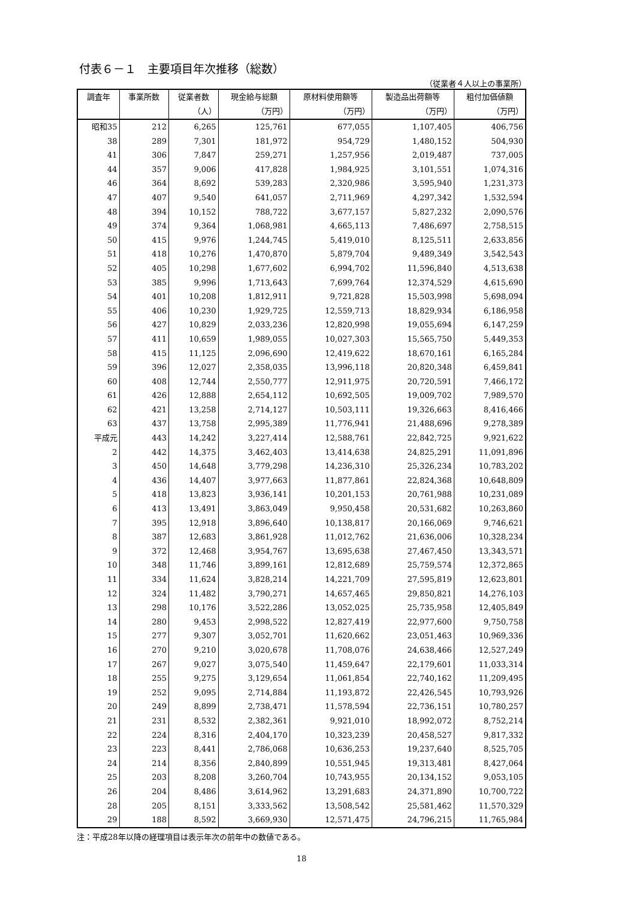付表６－１　主要項目年次推移（総数）
（従業者４人以上の事業所）
| 調査年 | 事業所数 | 従業者数 | 現金給与総額 | 原材料使用額等 | 製造品出荷額等 | 粗付加価値額 |
| --- | --- | --- | --- | --- | --- | --- |
| | | （人） | （万円） | （万円） | （万円） | （万円） |
| 昭和35 | 212 | 6,265 | 125,761 | 677,055 | 1,107,405 | 406,756 |
| 38 | 289 | 7,301 | 181,972 | 954,729 | 1,480,152 | 504,930 |
| 41 | 306 | 7,847 | 259,271 | 1,257,956 | 2,019,487 | 737,005 |
| 44 | 357 | 9,006 | 417,828 | 1,984,925 | 3,101,551 | 1,074,316 |
| 46 | 364 | 8,692 | 539,283 | 2,320,986 | 3,595,940 | 1,231,373 |
| 47 | 407 | 9,540 | 641,057 | 2,711,969 | 4,297,342 | 1,532,594 |
| 48 | 394 | 10,152 | 788,722 | 3,677,157 | 5,827,232 | 2,090,576 |
| 49 | 374 | 9,364 | 1,068,981 | 4,665,113 | 7,486,697 | 2,758,515 |
| 50 | 415 | 9,976 | 1,244,745 | 5,419,010 | 8,125,511 | 2,633,856 |
| 51 | 418 | 10,276 | 1,470,870 | 5,879,704 | 9,489,349 | 3,542,543 |
| 52 | 405 | 10,298 | 1,677,602 | 6,994,702 | 11,596,840 | 4,513,638 |
| 53 | 385 | 9,996 | 1,713,643 | 7,699,764 | 12,374,529 | 4,615,690 |
| 54 | 401 | 10,208 | 1,812,911 | 9,721,828 | 15,503,998 | 5,698,094 |
| 55 | 406 | 10,230 | 1,929,725 | 12,559,713 | 18,829,934 | 6,186,958 |
| 56 | 427 | 10,829 | 2,033,236 | 12,820,998 | 19,055,694 | 6,147,259 |
| 57 | 411 | 10,659 | 1,989,055 | 10,027,303 | 15,565,750 | 5,449,353 |
| 58 | 415 | 11,125 | 2,096,690 | 12,419,622 | 18,670,161 | 6,165,284 |
| 59 | 396 | 12,027 | 2,358,035 | 13,996,118 | 20,820,348 | 6,459,841 |
| 60 | 408 | 12,744 | 2,550,777 | 12,911,975 | 20,720,591 | 7,466,172 |
| 61 | 426 | 12,888 | 2,654,112 | 10,692,505 | 19,009,702 | 7,989,570 |
| 62 | 421 | 13,258 | 2,714,127 | 10,503,111 | 19,326,663 | 8,416,466 |
| 63 | 437 | 13,758 | 2,995,389 | 11,776,941 | 21,488,696 | 9,278,389 |
| 平成元 | 443 | 14,242 | 3,227,414 | 12,588,761 | 22,842,725 | 9,921,622 |
| 2 | 442 | 14,375 | 3,462,403 | 13,414,638 | 24,825,291 | 11,091,896 |
| 3 | 450 | 14,648 | 3,779,298 | 14,236,310 | 25,326,234 | 10,783,202 |
| 4 | 436 | 14,407 | 3,977,663 | 11,877,861 | 22,824,368 | 10,648,809 |
| 5 | 418 | 13,823 | 3,936,141 | 10,201,153 | 20,761,988 | 10,231,089 |
| 6 | 413 | 13,491 | 3,863,049 | 9,950,458 | 20,531,682 | 10,263,860 |
| 7 | 395 | 12,918 | 3,896,640 | 10,138,817 | 20,166,069 | 9,746,621 |
| 8 | 387 | 12,683 | 3,861,928 | 11,012,762 | 21,636,006 | 10,328,234 |
| 9 | 372 | 12,468 | 3,954,767 | 13,695,638 | 27,467,450 | 13,343,571 |
| 10 | 348 | 11,746 | 3,899,161 | 12,812,689 | 25,759,574 | 12,372,865 |
| 11 | 334 | 11,624 | 3,828,214 | 14,221,709 | 27,595,819 | 12,623,801 |
| 12 | 324 | 11,482 | 3,790,271 | 14,657,465 | 29,850,821 | 14,276,103 |
| 13 | 298 | 10,176 | 3,522,286 | 13,052,025 | 25,735,958 | 12,405,849 |
| 14 | 280 | 9,453 | 2,998,522 | 12,827,419 | 22,977,600 | 9,750,758 |
| 15 | 277 | 9,307 | 3,052,701 | 11,620,662 | 23,051,463 | 10,969,336 |
| 16 | 270 | 9,210 | 3,020,678 | 11,708,076 | 24,638,466 | 12,527,249 |
| 17 | 267 | 9,027 | 3,075,540 | 11,459,647 | 22,179,601 | 11,033,314 |
| 18 | 255 | 9,275 | 3,129,654 | 11,061,854 | 22,740,162 | 11,209,495 |
| 19 | 252 | 9,095 | 2,714,884 | 11,193,872 | 22,426,545 | 10,793,926 |
| 20 | 249 | 8,899 | 2,738,471 | 11,578,594 | 22,736,151 | 10,780,257 |
| 21 | 231 | 8,532 | 2,382,361 | 9,921,010 | 18,992,072 | 8,752,214 |
| 22 | 224 | 8,316 | 2,404,170 | 10,323,239 | 20,458,527 | 9,817,332 |
| 23 | 223 | 8,441 | 2,786,068 | 10,636,253 | 19,237,640 | 8,525,705 |
| 24 | 214 | 8,356 | 2,840,899 | 10,551,945 | 19,313,481 | 8,427,064 |
| 25 | 203 | 8,208 | 3,260,704 | 10,743,955 | 20,134,152 | 9,053,105 |
| 26 | 204 | 8,486 | 3,614,962 | 13,291,683 | 24,371,890 | 10,700,722 |
| 28 | 205 | 8,151 | 3,333,562 | 13,508,542 | 25,581,462 | 11,570,329 |
| 29 | 188 | 8,592 | 3,669,930 | 12,571,475 | 24,796,215 | 11,765,984 |
注：平成28年以降の経理項目は表示年次の前年中の数値である。
18